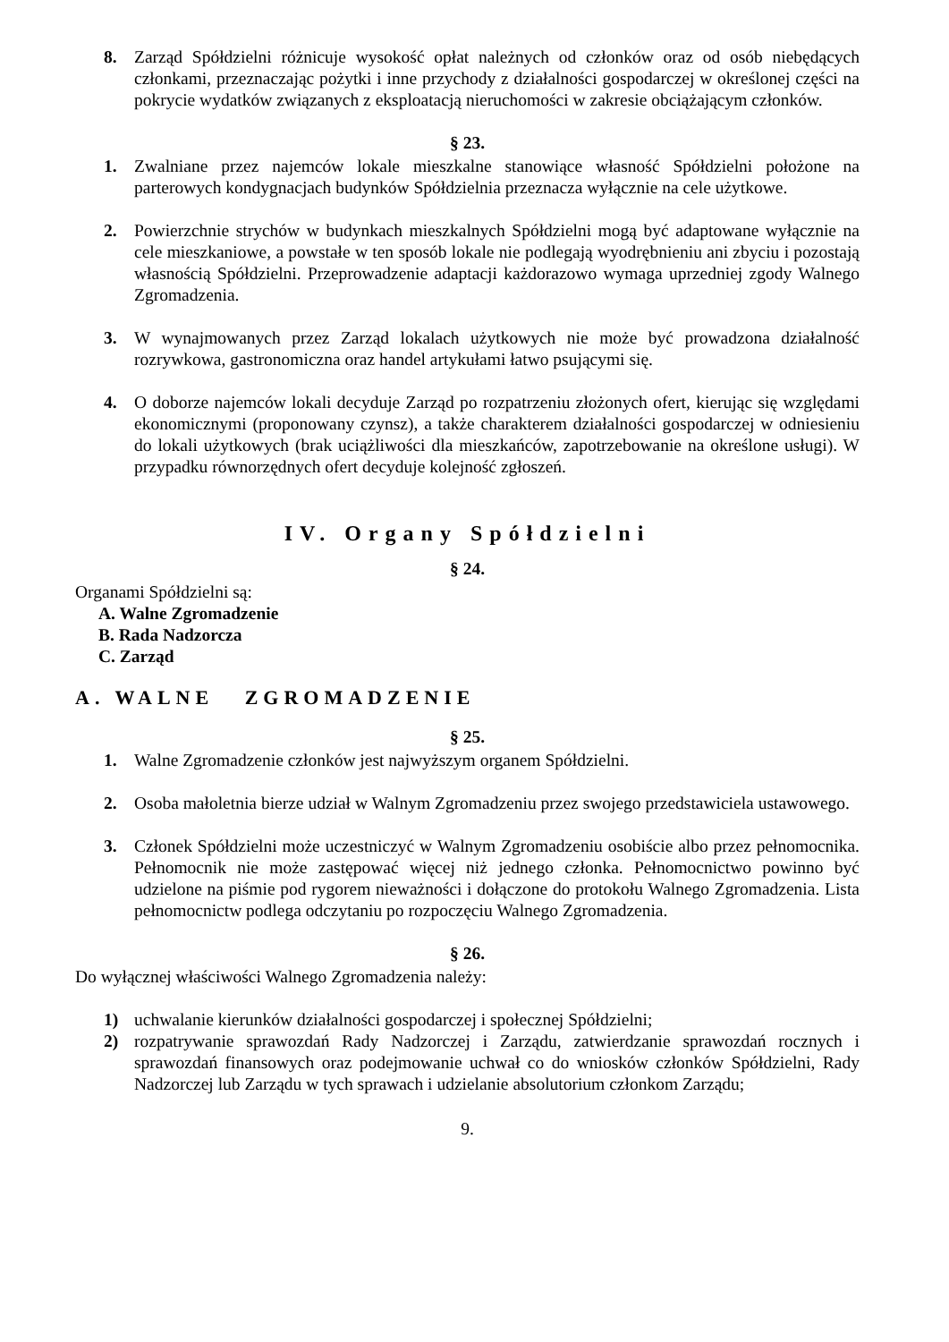8. Zarząd Spółdzielni różnicuje wysokość opłat należnych od członków oraz od osób niebędących członkami, przeznaczając pożytki i inne przychody z działalności gospodarczej w określonej części na pokrycie wydatków związanych z eksploatacją nieruchomości w zakresie obciążającym członków.
§ 23.
1. Zwalniane przez najemców lokale mieszkalne stanowiące własność Spółdzielni położone na parterowych kondygnacjach budynków Spółdzielnia przeznacza wyłącznie na cele użytkowe.
2. Powierzchnie strychów w budynkach mieszkalnych Spółdzielni mogą być adaptowane wyłącznie na cele mieszkaniowe, a powstałe w ten sposób lokale nie podlegają wyodrębnieniu ani zbyciu i pozostają własnością Spółdzielni. Przeprowadzenie adaptacji każdorazowo wymaga uprzedniej zgody Walnego Zgromadzenia.
3. W wynajmowanych przez Zarząd lokalach użytkowych nie może być prowadzona działalność rozrywkowa, gastronomiczna oraz handel artykułami łatwo psującymi się.
4. O doborze najemców lokali decyduje Zarząd po rozpatrzeniu złożonych ofert, kierując się względami ekonomicznymi (proponowany czynsz), a także charakterem działalności gospodarczej w odniesieniu do lokali użytkowych (brak uciążliwości dla mieszkańców, zapotrzebowanie na określone usługi). W przypadku równorzędnych ofert decyduje kolejność zgłoszeń.
IV. Organy Spółdzielni
§ 24.
Organami Spółdzielni są:
A. Walne Zgromadzenie
B. Rada Nadzorcza
C. Zarząd
A. WALNE ZGROMADZENIE
§ 25.
1. Walne Zgromadzenie członków jest najwyższym organem Spółdzielni.
2. Osoba małoletnia bierze udział w Walnym Zgromadzeniu przez swojego przedstawiciela ustawowego.
3. Członek Spółdzielni może uczestniczyć w Walnym Zgromadzeniu osobiście albo przez pełnomocnika. Pełnomocnik nie może zastępować więcej niż jednego członka. Pełnomocnictwo powinno być udzielone na piśmie pod rygorem nieważności i dołączone do protokołu Walnego Zgromadzenia. Lista pełnomocnictw podlega odczytaniu po rozpoczęciu Walnego Zgromadzenia.
§ 26.
Do wyłącznej właściwości Walnego Zgromadzenia należy:
1) uchwalanie kierunków działalności gospodarczej i społecznej Spółdzielni;
2) rozpatrywanie sprawozdań Rady Nadzorczej i Zarządu, zatwierdzanie sprawozdań rocznych i sprawozdań finansowych oraz podejmowanie uchwał co do wniosków członków Spółdzielni, Rady Nadzorczej lub Zarządu w tych sprawach i udzielanie absolutorium członkom Zarządu;
9.